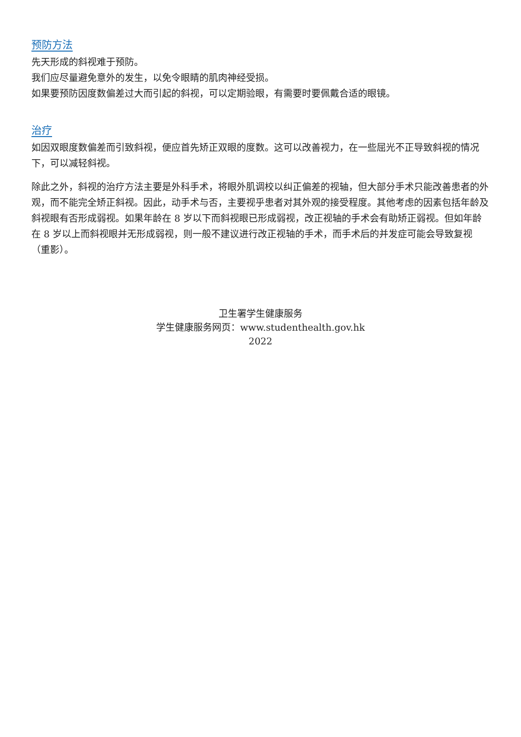预防方法
先天形成的斜视难于预防。
我们应尽量避免意外的发生，以免令眼睛的肌肉神经受损。
如果要预防因度数偏差过大而引起的斜视，可以定期验眼，有需要时要佩戴合适的眼镜。
治疗
如因双眼度数偏差而引致斜视，便应首先矫正双眼的度数。这可以改善视力，在一些屈光不正导致斜视的情况下，可以减轻斜视。
除此之外，斜视的治疗方法主要是外科手术，将眼外肌调校以纠正偏差的视轴，但大部分手术只能改善患者的外观，而不能完全矫正斜视。因此，动手术与否，主要视乎患者对其外观的接受程度。其他考虑的因素包括年龄及斜视眼有否形成弱视。如果年龄在 8 岁以下而斜视眼已形成弱视，改正视轴的手术会有助矫正弱视。但如年龄在 8 岁以上而斜视眼并无形成弱视，则一般不建议进行改正视轴的手术，而手术后的并发症可能会导致复视（重影）。
卫生署学生健康服务
学生健康服务网页：www.studenthealth.gov.hk
2022